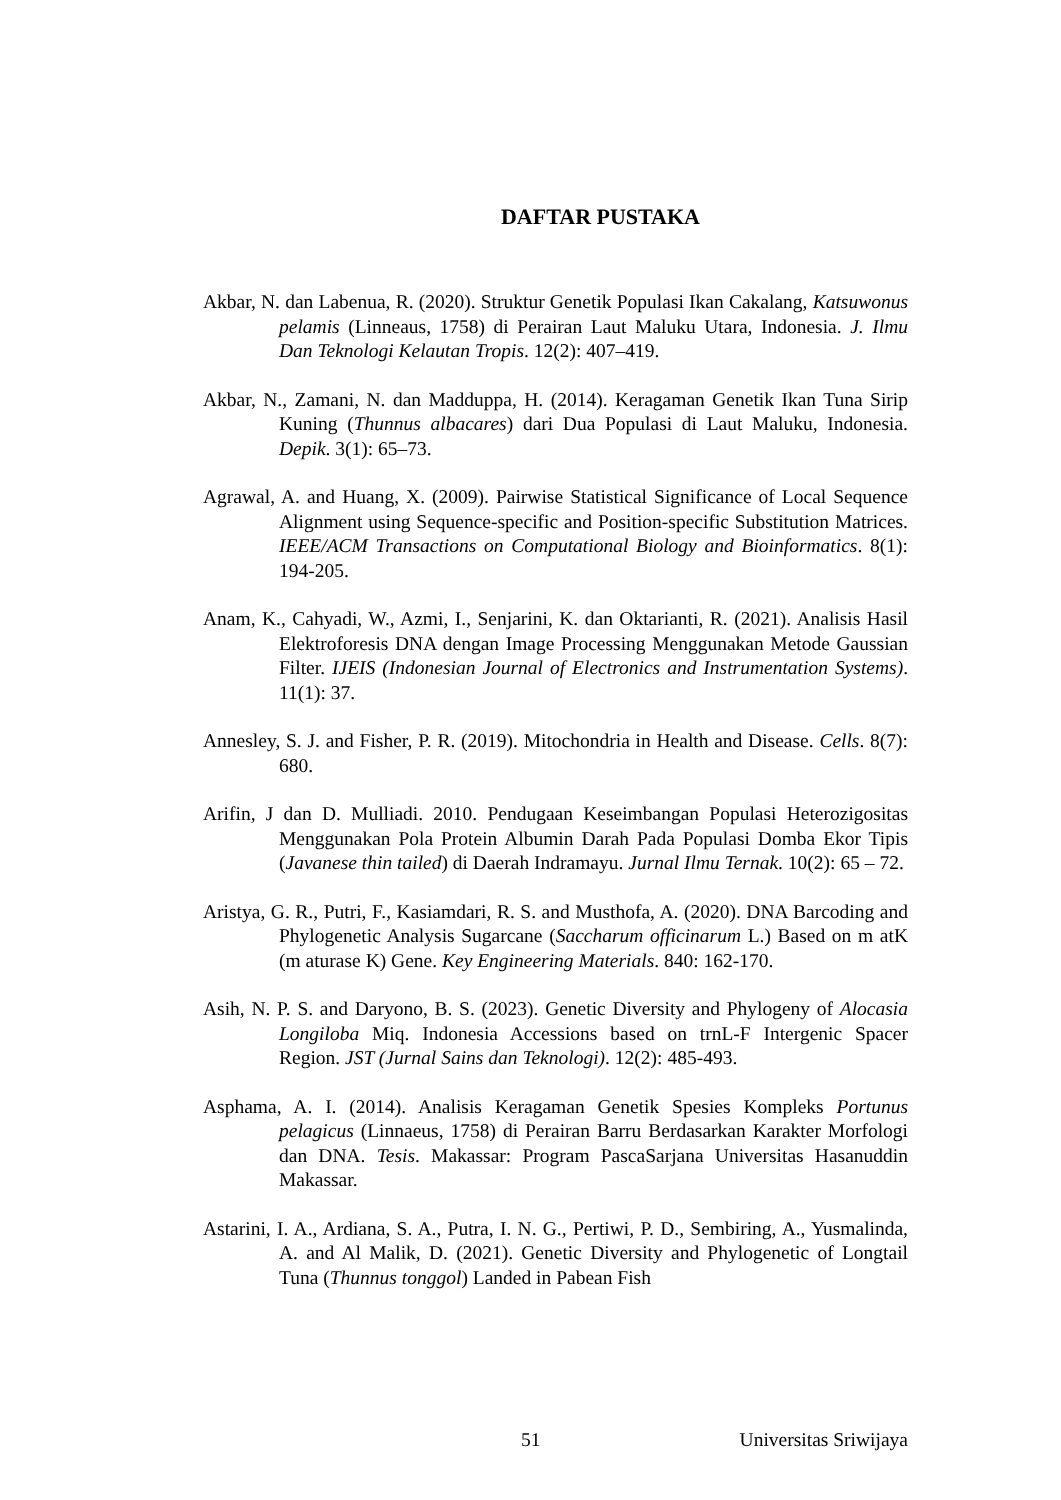DAFTAR PUSTAKA
Akbar, N. dan Labenua, R. (2020). Struktur Genetik Populasi Ikan Cakalang, Katsuwonus pelamis (Linneaus, 1758) di Perairan Laut Maluku Utara, Indonesia. J. Ilmu Dan Teknologi Kelautan Tropis. 12(2): 407–419.
Akbar, N., Zamani, N. dan Madduppa, H. (2014). Keragaman Genetik Ikan Tuna Sirip Kuning (Thunnus albacares) dari Dua Populasi di Laut Maluku, Indonesia. Depik. 3(1): 65–73.
Agrawal, A. and Huang, X. (2009). Pairwise Statistical Significance of Local Sequence Alignment using Sequence-specific and Position-specific Substitution Matrices. IEEE/ACM Transactions on Computational Biology and Bioinformatics. 8(1): 194-205.
Anam, K., Cahyadi, W., Azmi, I., Senjarini, K. dan Oktarianti, R. (2021). Analisis Hasil Elektroforesis DNA dengan Image Processing Menggunakan Metode Gaussian Filter. IJEIS (Indonesian Journal of Electronics and Instrumentation Systems). 11(1): 37.
Annesley, S. J. and Fisher, P. R. (2019). Mitochondria in Health and Disease. Cells. 8(7): 680.
Arifin, J dan D. Mulliadi. 2010. Pendugaan Keseimbangan Populasi Heterozigositas Menggunakan Pola Protein Albumin Darah Pada Populasi Domba Ekor Tipis (Javanese thin tailed) di Daerah Indramayu. Jurnal Ilmu Ternak. 10(2): 65 – 72.
Aristya, G. R., Putri, F., Kasiamdari, R. S. and Musthofa, A. (2020). DNA Barcoding and Phylogenetic Analysis Sugarcane (Saccharum officinarum L.) Based on m atK (m aturase K) Gene. Key Engineering Materials. 840: 162-170.
Asih, N. P. S. and Daryono, B. S. (2023). Genetic Diversity and Phylogeny of Alocasia Longiloba Miq. Indonesia Accessions based on trnL-F Intergenic Spacer Region. JST (Jurnal Sains dan Teknologi). 12(2): 485-493.
Asphama, A. I. (2014). Analisis Keragaman Genetik Spesies Kompleks Portunus pelagicus (Linnaeus, 1758) di Perairan Barru Berdasarkan Karakter Morfologi dan DNA. Tesis. Makassar: Program PascaSarjana Universitas Hasanuddin Makassar.
Astarini, I. A., Ardiana, S. A., Putra, I. N. G., Pertiwi, P. D., Sembiring, A., Yusmalinda, A. and Al Malik, D. (2021). Genetic Diversity and Phylogenetic of Longtail Tuna (Thunnus tonggol) Landed in Pabean Fish
51 Universitas Sriwijaya